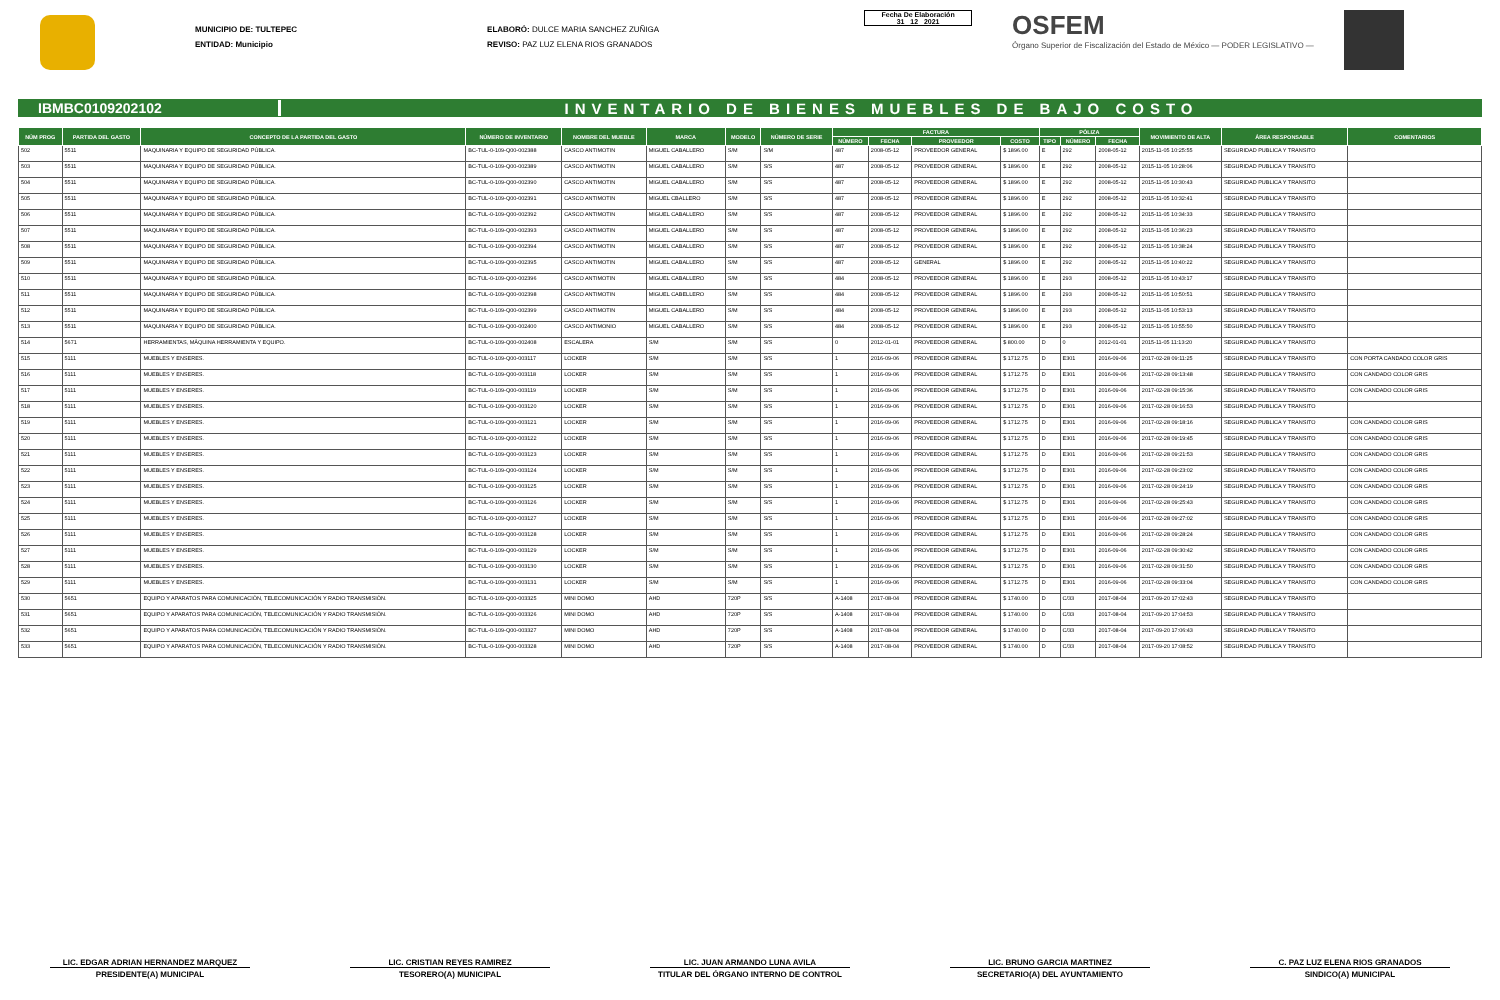MUNICIPIO DE: TULTEPEC
ENTIDAD: Municipio
ELABORÓ: DULCE MARIA SANCHEZ ZUÑIGA
REVISO: PAZ LUZ ELENA RIOS GRANADOS
Fecha De Elaboración
31 12 2021
OSFEM
Órgano Superior de Fiscalización del Estado de México — PODER LEGISLATIVO —
IBMBC0109202102
INVENTARIO DE BIENES MUEBLES DE BAJO COSTO
| NÚM PROG | PARTIDA DEL GASTO | CONCEPTO DE LA PARTIDA DEL GASTO | NÚMERO DE INVENTARIO | NOMBRE DEL MUEBLE | MARCA | MODELO | NÚMERO DE SERIE | FACTURA | | | | PÓLIZA | | | MOVIMIENTO DE ALTA | ÁREA RESPONSABLE | COMENTARIOS |
| --- | --- | --- | --- | --- | --- | --- | --- | --- | --- | --- | --- | --- | --- | --- | --- | --- | --- |
| | | | | | | | | NÚMERO | FECHA | PROVEEDOR | COSTO | TIPO | NÚMERO | FECHA | | | |
| 502 | 5511 | MAQUINARIA Y EQUIPO DE SEGURIDAD PÚBLICA. | BC-TUL-0-109-Q00-002388 | CASCO ANTIMOTIN | MIGUEL CABALLERO | S/M | S/M | 487 | 2008-05-12 | PROVEEDOR GENERAL | $ 1896.00 | E | 292 | 2008-05-12 | 2015-11-05 10:25:55 | SEGURIDAD PUBLICA Y TRANSITO | |
| 503 | 5511 | MAQUINARIA Y EQUIPO DE SEGURIDAD PÚBLICA. | BC-TUL-0-109-Q00-002389 | CASCO ANTIMOTIN | MIGUEL CABALLERO | S/M | S/S | 487 | 2008-05-12 | PROVEEDOR GENERAL | $ 1896.00 | E | 292 | 2008-05-12 | 2015-11-05 10:28:06 | SEGURIDAD PUBLICA Y TRANSITO | |
| 504 | 5511 | MAQUINARIA Y EQUIPO DE SEGURIDAD PÚBLICA. | BC-TUL-0-109-Q00-002390 | CASCO ANTIMOTIN | MIGUEL CABALLERO | S/M | S/S | 487 | 2008-05-12 | PROVEEDOR GENERAL | $ 1896.00 | E | 292 | 2008-05-12 | 2015-11-05 10:30:43 | SEGURIDAD PUBLICA Y TRANSITO | |
| 505 | 5511 | MAQUINARIA Y EQUIPO DE SEGURIDAD PÚBLICA. | BC-TUL-0-109-Q00-002391 | CASCO ANTIMOTIN | MIGUEL CBALLERO | S/M | S/S | 487 | 2008-05-12 | PROVEEDOR GENERAL | $ 1896.00 | E | 292 | 2008-05-12 | 2015-11-05 10:32:41 | SEGURIDAD PUBLICA Y TRANSITO | |
| 506 | 5511 | MAQUINARIA Y EQUIPO DE SEGURIDAD PÚBLICA. | BC-TUL-0-109-Q00-002392 | CASCO ANTIMOTIN | MIGUEL CABALLERO | S/M | S/S | 487 | 2008-05-12 | PROVEEDOR GENERAL | $ 1896.00 | E | 292 | 2008-05-12 | 2015-11-05 10:34:33 | SEGURIDAD PUBLICA Y TRANSITO | |
| 507 | 5511 | MAQUINARIA Y EQUIPO DE SEGURIDAD PÚBLICA. | BC-TUL-0-109-Q00-002393 | CASCO ANTIMOTIN | MIGUEL CABALLERO | S/M | S/S | 487 | 2008-05-12 | PROVEEDOR GENERAL | $ 1896.00 | E | 292 | 2008-05-12 | 2015-11-05 10:36:23 | SEGURIDAD PUBLICA Y TRANSITO | |
| 508 | 5511 | MAQUINARIA Y EQUIPO DE SEGURIDAD PÚBLICA. | BC-TUL-0-109-Q00-002394 | CASCO ANTIMOTIN | MIGUEL CABALLERO | S/M | S/S | 487 | 2008-05-12 | PROVEEDOR GENERAL | $ 1896.00 | E | 292 | 2008-05-12 | 2015-11-05 10:38:24 | SEGURIDAD PUBLICA Y TRANSITO | |
| 509 | 5511 | MAQUINARIA Y EQUIPO DE SEGURIDAD PÚBLICA. | BC-TUL-0-109-Q00-002395 | CASCO ANTIMOTIN | MIGUEL CABALLERO | S/M | S/S | 487 | 2008-05-12 | GENERAL | $ 1896.00 | E | 292 | 2008-05-12 | 2015-11-05 10:40:22 | SEGURIDAD PUBLICA Y TRANSITO | |
| 510 | 5511 | MAQUINARIA Y EQUIPO DE SEGURIDAD PÚBLICA. | BC-TUL-0-109-Q00-002396 | CASCO ANTIMOTIN | MIGUEL CABALLERO | S/M | S/S | 484 | 2008-05-12 | PROVEEDOR GENERAL | $ 1896.00 | E | 293 | 2008-05-12 | 2015-11-05 10:43:17 | SEGURIDAD PUBLICA Y TRANSITO | |
| 511 | 5511 | MAQUINARIA Y EQUIPO DE SEGURIDAD PÚBLICA. | BC-TUL-0-109-Q00-002398 | CASCO ANTIMOTIN | MIGUEL CABELLERO | S/M | S/S | 484 | 2008-05-12 | PROVEEDOR GENERAL | $ 1896.00 | E | 293 | 2008-05-12 | 2015-11-05 10:50:51 | SEGURIDAD PUBLICA Y TRANSITO | |
| 512 | 5511 | MAQUINARIA Y EQUIPO DE SEGURIDAD PÚBLICA. | BC-TUL-0-109-Q00-002399 | CASCO ANTIMOTIN | MIGUEL CABALLERO | S/M | S/S | 484 | 2008-05-12 | PROVEEDOR GENERAL | $ 1896.00 | E | 293 | 2008-05-12 | 2015-11-05 10:53:13 | SEGURIDAD PUBLICA Y TRANSITO | |
| 513 | 5511 | MAQUINARIA Y EQUIPO DE SEGURIDAD PÚBLICA. | BC-TUL-0-109-Q00-002400 | CASCO ANTIMONIO | MIGUEL CABALLERO | S/M | S/S | 484 | 2008-05-12 | PROVEEDOR GENERAL | $ 1896.00 | E | 293 | 2008-05-12 | 2015-11-05 10:55:50 | SEGURIDAD PUBLICA Y TRANSITO | |
| 514 | 5671 | HERRAMIENTAS, MÁQUINA HERRAMIENTA Y EQUIPO. | BC-TUL-0-109-Q00-002408 | ESCALERA | S/M | S/M | S/S | 0 | 2012-01-01 | PROVEEDOR GENERAL | $ 800.00 | D | 0 | 2012-01-01 | 2015-11-05 11:13:20 | SEGURIDAD PUBLICA Y TRANSITO | |
| 515 | 5111 | MUEBLES Y ENSERES. | BC-TUL-0-109-Q00-003117 | LOCKER | S/M | S/M | S/S | 1 | 2016-09-06 | PROVEEDOR GENERAL | $ 1712.75 | D | E301 | 2016-09-06 | 2017-02-28 09:11:25 | SEGURIDAD PUBLICA Y TRANSITO | CON PORTA CANDADO COLOR GRIS |
| 516 | 5111 | MUEBLES Y ENSERES. | BC-TUL-0-109-Q00-003118 | LOCKER | S/M | S/M | S/S | 1 | 2016-09-06 | PROVEEDOR GENERAL | $ 1712.75 | D | E301 | 2016-09-06 | 2017-02-28 09:13:48 | SEGURIDAD PUBLICA Y TRANSITO | CON CANDADO COLOR GRIS |
| 517 | 5111 | MUEBLES Y ENSERES. | BC-TUL-0-109-Q00-003119 | LOCKER | S/M | S/M | S/S | 1 | 2016-09-06 | PROVEEDOR GENERAL | $ 1712.75 | D | E301 | 2016-09-06 | 2017-02-28 09:15:36 | SEGURIDAD PUBLICA Y TRANSITO | CON CANDADO COLOR GRIS |
| 518 | 5111 | MUEBLES Y ENSERES. | BC-TUL-0-109-Q00-003120 | LOCKER | S/M | S/M | S/S | 1 | 2016-09-06 | PROVEEDOR GENERAL | $ 1712.75 | D | E301 | 2016-09-06 | 2017-02-28 09:16:53 | SEGURIDAD PUBLICA Y TRANSITO | |
| 519 | 5111 | MUEBLES Y ENSERES. | BC-TUL-0-109-Q00-003121 | LOCKER | S/M | S/M | S/S | 1 | 2016-09-06 | PROVEEDOR GENERAL | $ 1712.75 | D | E301 | 2016-09-06 | 2017-02-28 09:18:16 | SEGURIDAD PUBLICA Y TRANSITO | CON CANDADO COLOR GRIS |
| 520 | 5111 | MUEBLES Y ENSERES. | BC-TUL-0-109-Q00-003122 | LOCKER | S/M | S/M | S/S | 1 | 2016-09-06 | PROVEEDOR GENERAL | $ 1712.75 | D | E301 | 2016-09-06 | 2017-02-28 09:19:45 | SEGURIDAD PUBLICA Y TRANSITO | CON CANDADO COLOR GRIS |
| 521 | 5111 | MUEBLES Y ENSERES. | BC-TUL-0-109-Q00-003123 | LOCKER | S/M | S/M | S/S | 1 | 2016-09-06 | PROVEEDOR GENERAL | $ 1712.75 | D | E301 | 2016-09-06 | 2017-02-28 09:21:53 | SEGURIDAD PUBLICA Y TRANSITO | CON CANDADO COLOR GRIS |
| 522 | 5111 | MUEBLES Y ENSERES. | BC-TUL-0-109-Q00-003124 | LOCKER | S/M | S/M | S/S | 1 | 2016-09-06 | PROVEEDOR GENERAL | $ 1712.75 | D | E301 | 2016-09-06 | 2017-02-28 09:23:02 | SEGURIDAD PUBLICA Y TRANSITO | CON CANDADO COLOR GRIS |
| 523 | 5111 | MUEBLES Y ENSERES. | BC-TUL-0-109-Q00-003125 | LOCKER | S/M | S/M | S/S | 1 | 2016-09-06 | PROVEEDOR GENERAL | $ 1712.75 | D | E301 | 2016-09-06 | 2017-02-28 09:24:19 | SEGURIDAD PUBLICA Y TRANSITO | CON CANDADO COLOR GRIS |
| 524 | 5111 | MUEBLES Y ENSERES. | BC-TUL-0-109-Q00-003126 | LOCKER | S/M | S/M | S/S | 1 | 2016-09-06 | PROVEEDOR GENERAL | $ 1712.75 | D | E301 | 2016-09-06 | 2017-02-28 09:25:43 | SEGURIDAD PUBLICA Y TRANSITO | CON CANDADO COLOR GRIS |
| 525 | 5111 | MUEBLES Y ENSERES. | BC-TUL-0-109-Q00-003127 | LOCKER | S/M | S/M | S/S | 1 | 2016-09-06 | PROVEEDOR GENERAL | $ 1712.75 | D | E301 | 2016-09-06 | 2017-02-28 09:27:02 | SEGURIDAD PUBLICA Y TRANSITO | CON CANDADO COLOR GRIS |
| 526 | 5111 | MUEBLES Y ENSERES. | BC-TUL-0-109-Q00-003128 | LOCKER | S/M | S/M | S/S | 1 | 2016-09-06 | PROVEEDOR GENERAL | $ 1712.75 | D | E301 | 2016-09-06 | 2017-02-28 09:28:24 | SEGURIDAD PUBLICA Y TRANSITO | CON CANDADO COLOR GRIS |
| 527 | 5111 | MUEBLES Y ENSERES. | BC-TUL-0-109-Q00-003129 | LOCKER | S/M | S/M | S/S | 1 | 2016-09-06 | PROVEEDOR GENERAL | $ 1712.75 | D | E301 | 2016-09-06 | 2017-02-28 09:30:42 | SEGURIDAD PUBLICA Y TRANSITO | CON CANDADO COLOR GRIS |
| 528 | 5111 | MUEBLES Y ENSERES. | BC-TUL-0-109-Q00-003130 | LOCKER | S/M | S/M | S/S | 1 | 2016-09-06 | PROVEEDOR GENERAL | $ 1712.75 | D | E301 | 2016-09-06 | 2017-02-28 09:31:50 | SEGURIDAD PUBLICA Y TRANSITO | CON CANDADO COLOR GRIS |
| 529 | 5111 | MUEBLES Y ENSERES. | BC-TUL-0-109-Q00-003131 | LOCKER | S/M | S/M | S/S | 1 | 2016-09-06 | PROVEEDOR GENERAL | $ 1712.75 | D | E301 | 2016-09-06 | 2017-02-28 09:33:04 | SEGURIDAD PUBLICA Y TRANSITO | CON CANDADO COLOR GRIS |
| 530 | 5651 | EQUIPO Y APARATOS PARA COMUNICACIÓN, TELECOMUNICACIÓN Y RADIO TRANSMISIÓN. | BC-TUL-0-109-Q00-003325 | MINI DOMO | AHD | 720P | S/S | A-1408 | 2017-08-04 | PROVEEDOR GENERAL | $ 1740.00 | D | C/33 | 2017-08-04 | 2017-09-20 17:02:43 | SEGURIDAD PUBLICA Y TRANSITO | |
| 531 | 5651 | EQUIPO Y APARATOS PARA COMUNICACIÓN, TELECOMUNICACIÓN Y RADIO TRANSMISIÓN. | BC-TUL-0-109-Q00-003326 | MINI DOMO | AHD | 720P | S/S | A-1408 | 2017-08-04 | PROVEEDOR GENERAL | $ 1740.00 | D | C/33 | 2017-08-04 | 2017-09-20 17:04:53 | SEGURIDAD PUBLICA Y TRANSITO | |
| 532 | 5651 | EQUIPO Y APARATOS PARA COMUNICACIÓN, TELECOMUNICACIÓN Y RADIO TRANSMISIÓN. | BC-TUL-0-109-Q00-003327 | MINI DOMO | AHD | 720P | S/S | A-1408 | 2017-08-04 | PROVEEDOR GENERAL | $ 1740.00 | D | C/33 | 2017-08-04 | 2017-09-20 17:06:43 | SEGURIDAD PUBLICA Y TRANSITO | |
| 533 | 5651 | EQUIPO Y APARATOS PARA COMUNICACIÓN, TELECOMUNICACIÓN Y RADIO TRANSMISIÓN. | BC-TUL-0-109-Q00-003328 | MINI DOMO | AHD | 720P | S/S | A-1408 | 2017-08-04 | PROVEEDOR GENERAL | $ 1740.00 | D | C/33 | 2017-08-04 | 2017-09-20 17:08:52 | SEGURIDAD PUBLICA Y TRANSITO | |
LIC. EDGAR ADRIAN HERNANDEZ MARQUEZ
PRESIDENTE(A) MUNICIPAL
LIC. CRISTIAN REYES RAMIREZ
TESORERO(A) MUNICIPAL
LIC. JUAN ARMANDO LUNA AVILA
TITULAR DEL ÓRGANO INTERNO DE CONTROL
LIC. BRUNO GARCIA MARTINEZ
SECRETARIO(A) DEL AYUNTAMIENTO
C. PAZ LUZ ELENA RIOS GRANADOS
SINDICO(A) MUNICIPAL